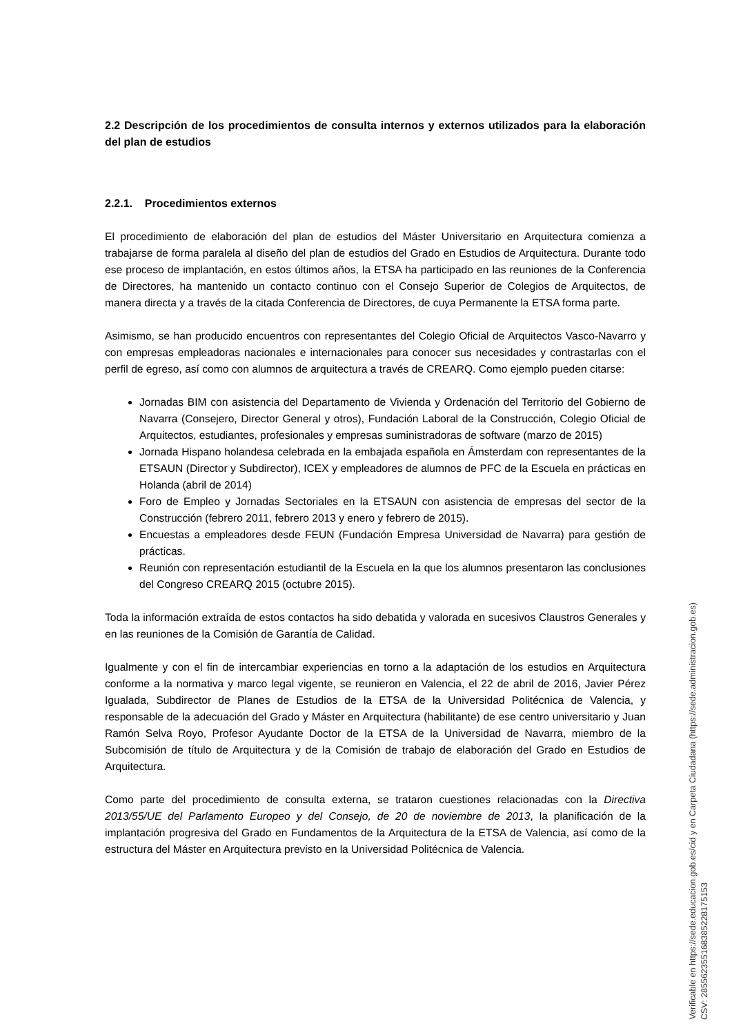2.2 Descripción de los procedimientos de consulta internos y externos utilizados para la elaboración del plan de estudios
2.2.1. Procedimientos externos
El procedimiento de elaboración del plan de estudios del Máster Universitario en Arquitectura comienza a trabajarse de forma paralela al diseño del plan de estudios del Grado en Estudios de Arquitectura. Durante todo ese proceso de implantación, en estos últimos años, la ETSA ha participado en las reuniones de la Conferencia de Directores, ha mantenido un contacto continuo con el Consejo Superior de Colegios de Arquitectos, de manera directa y a través de la citada Conferencia de Directores, de cuya Permanente la ETSA forma parte.
Asimismo, se han producido encuentros con representantes del Colegio Oficial de Arquitectos Vasco-Navarro y con empresas empleadoras nacionales e internacionales para conocer sus necesidades y contrastarlas con el perfil de egreso, así como con alumnos de arquitectura a través de CREARQ. Como ejemplo pueden citarse:
Jornadas BIM con asistencia del Departamento de Vivienda y Ordenación del Territorio del Gobierno de Navarra (Consejero, Director General y otros), Fundación Laboral de la Construcción, Colegio Oficial de Arquitectos, estudiantes, profesionales y empresas suministradoras de software (marzo de 2015)
Jornada Hispano holandesa celebrada en la embajada española en Ámsterdam con representantes de la ETSAUN (Director y Subdirector), ICEX y empleadores de alumnos de PFC de la Escuela en prácticas en Holanda (abril de 2014)
Foro de Empleo y Jornadas Sectoriales en la ETSAUN con asistencia de empresas del sector de la Construcción (febrero 2011, febrero 2013 y enero y febrero de 2015).
Encuestas a empleadores desde FEUN (Fundación Empresa Universidad de Navarra) para gestión de prácticas.
Reunión con representación estudiantil de la Escuela en la que los alumnos presentaron las conclusiones del Congreso CREARQ 2015 (octubre 2015).
Toda la información extraída de estos contactos ha sido debatida y valorada en sucesivos Claustros Generales y en las reuniones de la Comisión de Garantía de Calidad.
Igualmente y con el fin de intercambiar experiencias en torno a la adaptación de los estudios en Arquitectura conforme a la normativa y marco legal vigente, se reunieron en Valencia, el 22 de abril de 2016, Javier Pérez Igualada, Subdirector de Planes de Estudios de la ETSA de la Universidad Politécnica de Valencia, y responsable de la adecuación del Grado y Máster en Arquitectura (habilitante) de ese centro universitario y Juan Ramón Selva Royo, Profesor Ayudante Doctor de la ETSA de la Universidad de Navarra, miembro de la Subcomisión de título de Arquitectura y de la Comisión de trabajo de elaboración del Grado en Estudios de Arquitectura.
Como parte del procedimiento de consulta externa, se trataron cuestiones relacionadas con la Directiva 2013/55/UE del Parlamento Europeo y del Consejo, de 20 de noviembre de 2013, la planificación de la implantación progresiva del Grado en Fundamentos de la Arquitectura de la ETSA de Valencia, así como de la estructura del Máster en Arquitectura previsto en la Universidad Politécnica de Valencia.
Verificable en https://sede.educacion.gob.es/cid y en Carpeta Ciudadana (https://sede.administracion.gob.es)
CSV: 285562355168385228175153